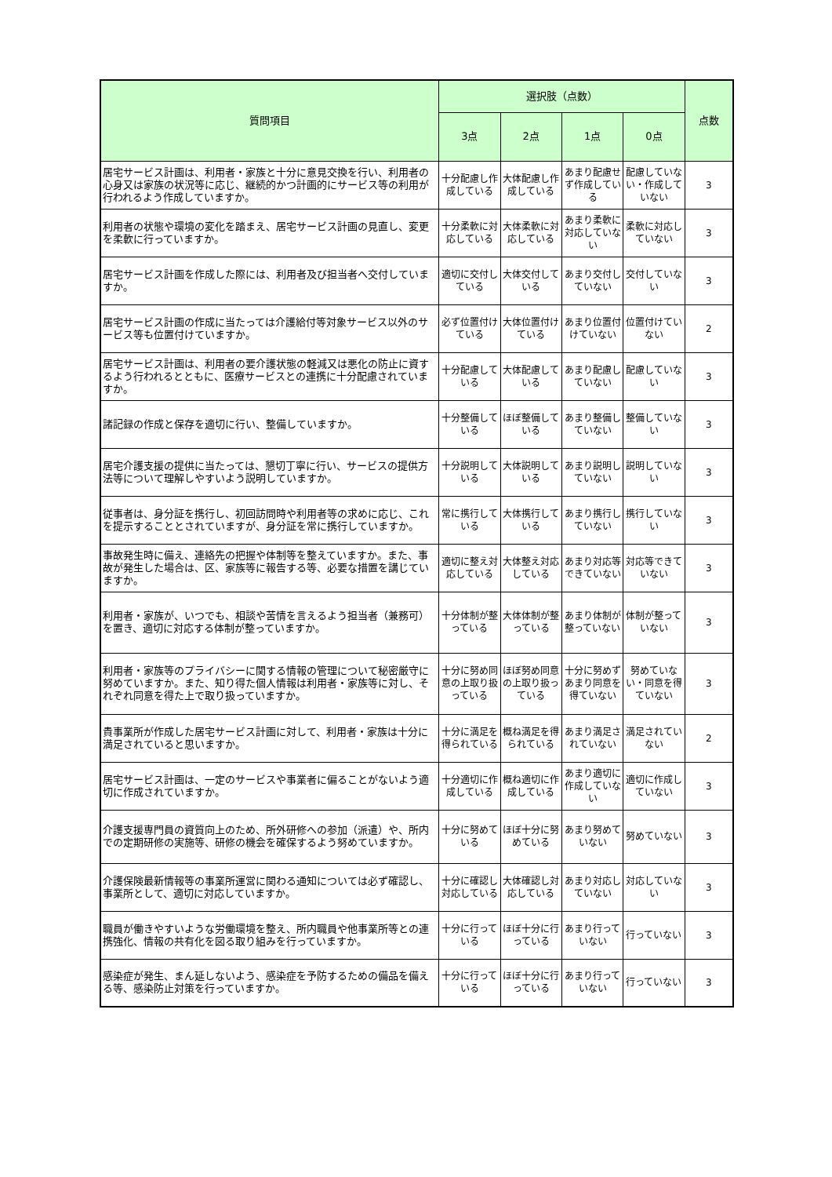| 質問項目 | 選択肢（点数） | | | | 点数 |
| --- | --- | --- | --- | --- | --- |
| | 3点 | 2点 | 1点 | 0点 | |
| 居宅サービス計画は、利用者・家族と十分に意見交換を行い、利用者の心身又は家族の状況等に応じ、継続的かつ計画的にサービス等の利用が行われるよう作成していますか。 | 十分配慮し作成している | 大体配慮し作成している | あまり配慮せず作成している | 配慮していない・作成していない | 3 |
| 利用者の状態や環境の変化を踏まえ、居宅サービス計画の見直し、変更を柔軟に行っていますか。 | 十分柔軟に対応している | 大体柔軟に対応している | あまり柔軟に対応していない | 柔軟に対応していない | 3 |
| 居宅サービス計画を作成した際には、利用者及び担当者へ交付していますか。 | 適切に交付している | 大体交付している | あまり交付していない | 交付していない | 3 |
| 居宅サービス計画の作成に当たっては介護給付等対象サービス以外のサービス等も位置付けていますか。 | 必ず位置付けている | 大体位置付けている | あまり位置付けていない | 位置付けていない | 2 |
| 居宅サービス計画は、利用者の要介護状態の軽減又は悪化の防止に資するよう行われるとともに、医療サービスとの連携に十分配慮されていますか。 | 十分配慮している | 大体配慮している | あまり配慮していない | 配慮していない | 3 |
| 諸記録の作成と保存を適切に行い、整備していますか。 | 十分整備している | ほぼ整備している | あまり整備していない | 整備していない | 3 |
| 居宅介護支援の提供に当たっては、懇切丁寧に行い、サービスの提供方法等について理解しやすいよう説明していますか。 | 十分説明している | 大体説明している | あまり説明していない | 説明していない | 3 |
| 従事者は、身分証を携行し、初回訪問時や利用者等の求めに応じ、これを提示することとされていますが、身分証を常に携行していますか。 | 常に携行している | 大体携行している | あまり携行していない | 携行していない | 3 |
| 事故発生時に備え、連絡先の把握や体制等を整えていますか。また、事故が発生した場合は、区、家族等に報告する等、必要な措置を講じていますか。 | 適切に整え対応している | 大体整え対応している | あまり対応等できていない | 対応等できていない | 3 |
| 利用者・家族が、いつでも、相談や苦情を言えるよう担当者（兼務可）を置き、適切に対応する体制が整っていますか。 | 十分体制が整っている | 大体体制が整っている | あまり体制が整っていない | 体制が整っていない | 3 |
| 利用者・家族等のプライバシーに関する情報の管理について秘密厳守に努めていますか。また、知り得た個人情報は利用者・家族等に対し、それぞれ同意を得た上で取り扱っていますか。 | 十分に努め同意の上取り扱っている | ほぼ努め同意の上取り扱っている | 十分に努めずあまり同意を得ていない | 努めていない・同意を得ていない | 3 |
| 貴事業所が作成した居宅サービス計画に対して、利用者・家族は十分に満足されていると思いますか。 | 十分に満足を得られている | 概ね満足を得られている | あまり満足されていない | 満足されていない | 2 |
| 居宅サービス計画は、一定のサービスや事業者に偏ることがないよう適切に作成されていますか。 | 十分適切に作成している | 概ね適切に作成している | あまり適切に作成していない | 適切に作成していない | 3 |
| 介護支援専門員の資質向上のため、所外研修への参加（派遣）や、所内での定期研修の実施等、研修の機会を確保するよう努めていますか。 | 十分に努めている | ほぼ十分に努めている | あまり努めていない | 努めていない | 3 |
| 介護保険最新情報等の事業所運営に関わる通知については必ず確認し、事業所として、適切に対応していますか。 | 十分に確認し対応している | 大体確認し対応している | あまり対応していない | 対応していない | 3 |
| 職員が働きやすいような労働環境を整え、所内職員や他事業所等との連携強化、情報の共有化を図る取り組みを行っていますか。 | 十分に行っている | ほぼ十分に行っている | あまり行っていない | 行っていない | 3 |
| 感染症が発生、まん延しないよう、感染症を予防するための備品を備える等、感染防止対策を行っていますか。 | 十分に行っている | ほぼ十分に行っている | あまり行っていない | 行っていない | 3 |